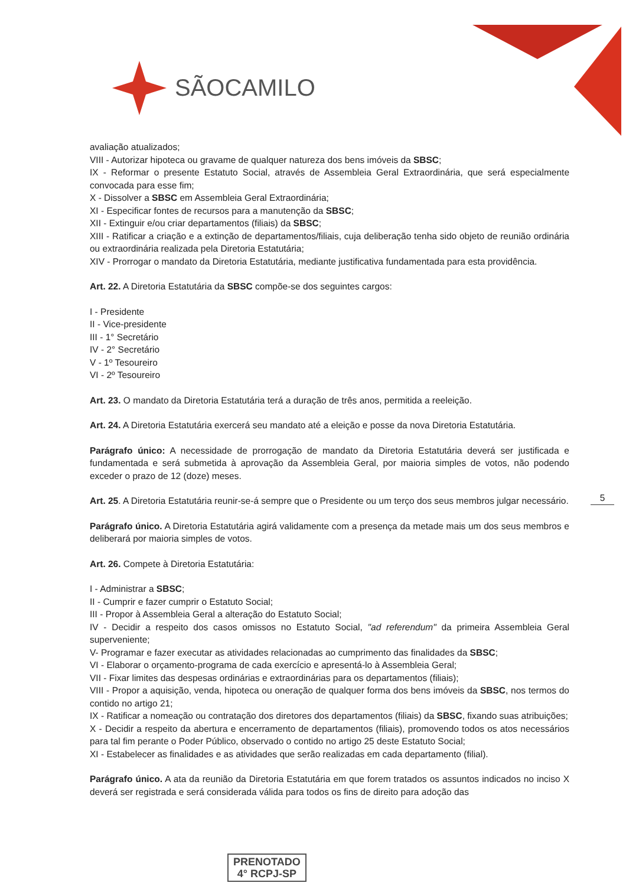SÃOCAMILO
avaliação atualizados;
VIII - Autorizar hipoteca ou gravame de qualquer natureza dos bens imóveis da SBSC;
IX - Reformar o presente Estatuto Social, através de Assembleia Geral Extraordinária, que será especialmente convocada para esse fim;
X - Dissolver a SBSC em Assembleia Geral Extraordinária;
XI - Especificar fontes de recursos para a manutenção da SBSC;
XII - Extinguir e/ou criar departamentos (filiais) da SBSC;
XIII - Ratificar a criação e a extinção de departamentos/filiais, cuja deliberação tenha sido objeto de reunião ordinária ou extraordinária realizada pela Diretoria Estatutária;
XIV - Prorrogar o mandato da Diretoria Estatutária, mediante justificativa fundamentada para esta providência.
Art. 22. A Diretoria Estatutária da SBSC compõe-se dos seguintes cargos:
I - Presidente
II - Vice-presidente
III - 1° Secretário
IV - 2° Secretário
V - 1º Tesoureiro
VI - 2º Tesoureiro
Art. 23. O mandato da Diretoria Estatutária terá a duração de três anos, permitida a reeleição.
Art. 24. A Diretoria Estatutária exercerá seu mandato até a eleição e posse da nova Diretoria Estatutária.
Parágrafo único: A necessidade de prorrogação de mandato da Diretoria Estatutária deverá ser justificada e fundamentada e será submetida à aprovação da Assembleia Geral, por maioria simples de votos, não podendo exceder o prazo de 12 (doze) meses.
Art. 25. A Diretoria Estatutária reunir-se-á sempre que o Presidente ou um terço dos seus membros julgar necessário.
Parágrafo único. A Diretoria Estatutária agirá validamente com a presença da metade mais um dos seus membros e deliberará por maioria simples de votos.
Art. 26. Compete à Diretoria Estatutária:
I - Administrar a SBSC;
II - Cumprir e fazer cumprir o Estatuto Social;
III - Propor à Assembleia Geral a alteração do Estatuto Social;
IV - Decidir a respeito dos casos omissos no Estatuto Social, "ad referendum" da primeira Assembleia Geral superveniente;
V- Programar e fazer executar as atividades relacionadas ao cumprimento das finalidades da SBSC;
VI - Elaborar o orçamento-programa de cada exercício e apresentá-lo à Assembleia Geral;
VII - Fixar limites das despesas ordinárias e extraordinárias para os departamentos (filiais);
VIII - Propor a aquisição, venda, hipoteca ou oneração de qualquer forma dos bens imóveis da SBSC, nos termos do contido no artigo 21;
IX - Ratificar a nomeação ou contratação dos diretores dos departamentos (filiais) da SBSC, fixando suas atribuições;
X - Decidir a respeito da abertura e encerramento de departamentos (filiais), promovendo todos os atos necessários para tal fim perante o Poder Público, observado o contido no artigo 25 deste Estatuto Social;
XI - Estabelecer as finalidades e as atividades que serão realizadas em cada departamento (filial).
Parágrafo único. A ata da reunião da Diretoria Estatutária em que forem tratados os assuntos indicados no inciso X deverá ser registrada e será considerada válida para todos os fins de direito para adoção das
5
PRENOTADO
4° RCPJ-SP